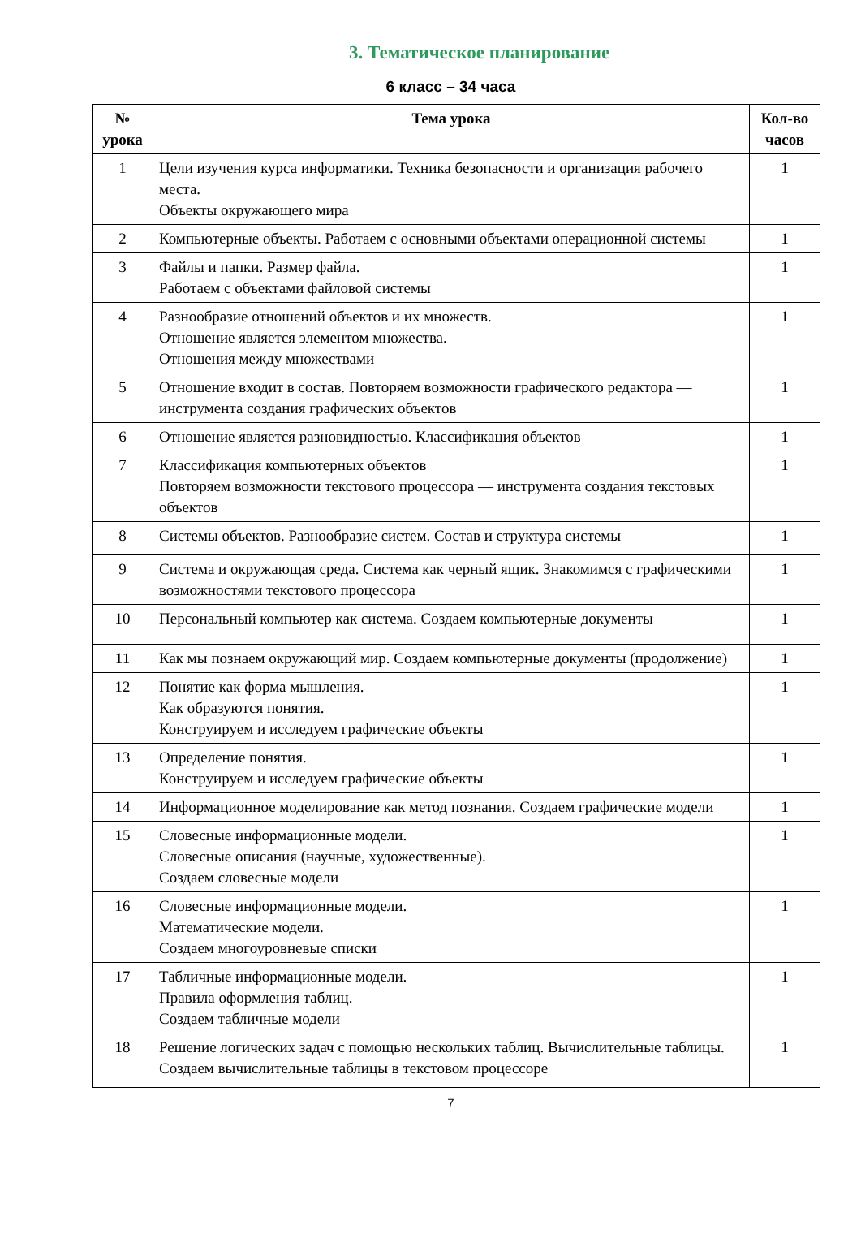3. Тематическое планирование
6 класс – 34 часа
| № урока | Тема урока | Кол-во часов |
| --- | --- | --- |
| 1 | Цели изучения курса информатики. Техника безопасности и организация рабочего места. Объекты окружающего мира | 1 |
| 2 | Компьютерные объекты. Работаем с основными объектами операционной системы | 1 |
| 3 | Файлы и папки. Размер файла. Работаем с объектами файловой системы | 1 |
| 4 | Разнообразие отношений объектов и их множеств. Отношение является элементом множества. Отношения между множествами | 1 |
| 5 | Отношение входит в состав. Повторяем возможности графического редактора — инструмента создания графических объектов | 1 |
| 6 | Отношение является разновидностью. Классификация объектов | 1 |
| 7 | Классификация компьютерных объектов Повторяем возможности текстового процессора — инструмента создания текстовых объектов | 1 |
| 8 | Системы объектов. Разнообразие систем. Состав и структура системы | 1 |
| 9 | Система и окружающая среда. Система как черный ящик. Знакомимся с графическими возможностями текстового процессора | 1 |
| 10 | Персональный компьютер как система. Создаем компьютерные документы | 1 |
| 11 | Как мы познаем окружающий мир. Создаем компьютерные документы (продолжение) | 1 |
| 12 | Понятие как форма мышления. Как образуются понятия. Конструируем и исследуем графические объекты | 1 |
| 13 | Определение понятия. Конструируем и исследуем графические объекты | 1 |
| 14 | Информационное моделирование как метод познания. Создаем графические модели | 1 |
| 15 | Словесные информационные модели. Словесные описания (научные, художественные). Создаем словесные модели | 1 |
| 16 | Словесные информационные модели. Математические модели. Создаем многоуровневые списки | 1 |
| 17 | Табличные информационные модели. Правила оформления таблиц. Создаем табличные модели | 1 |
| 18 | Решение логических задач с помощью нескольких таблиц. Вычислительные таблицы. Создаем вычислительные таблицы в текстовом процессоре | 1 |
7